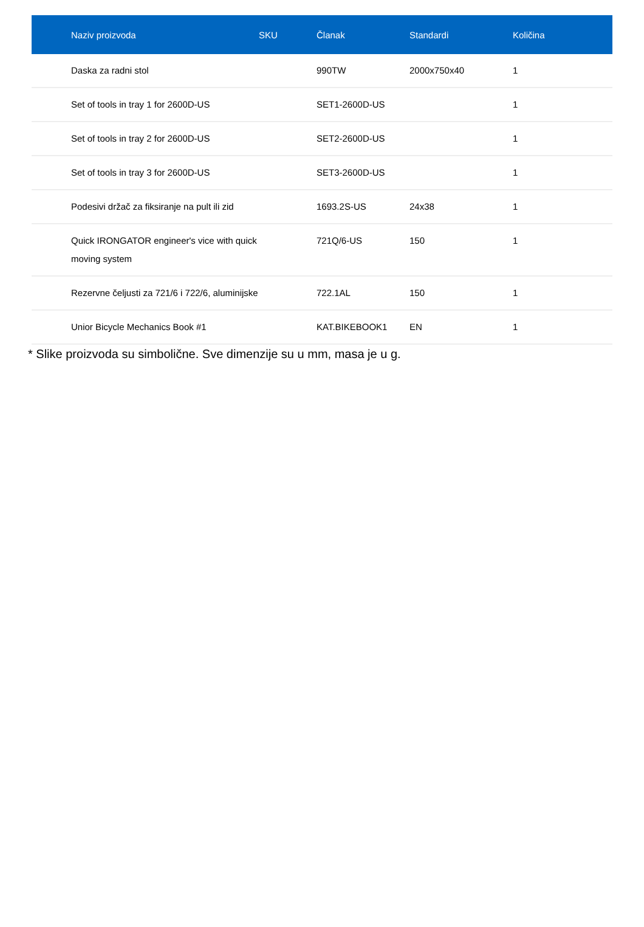| Naziv proizvoda | SKU | Članak | Standardi | Količina |
| --- | --- | --- | --- | --- |
| Daska za radni stol | | 990TW | 2000x750x40 | 1 |
| Set of tools in tray 1 for 2600D-US | | SET1-2600D-US | | 1 |
| Set of tools in tray 2 for 2600D-US | | SET2-2600D-US | | 1 |
| Set of tools in tray 3 for 2600D-US | | SET3-2600D-US | | 1 |
| Podesivi držač za fiksiranje na pult ili zid | | 1693.2S-US | 24x38 | 1 |
| Quick IRONGATOR engineer's vice with quick moving system | | 721Q/6-US | 150 | 1 |
| Rezervne čeljusti za 721/6 i 722/6, aluminijske | | 722.1AL | 150 | 1 |
| Unior Bicycle Mechanics Book #1 | | KAT.BIKEBOOK1 | EN | 1 |
* Slike proizvoda su simbolične. Sve dimenzije su u mm, masa je u g.